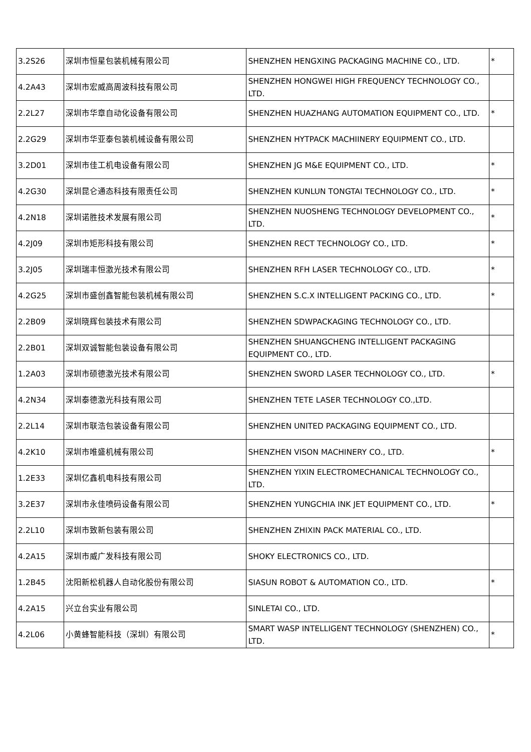| 3.2S26 | 深圳市恒星包装机械有限公司 | SHENZHEN HENGXING PACKAGING MACHINE CO., LTD. | * |
| 4.2A43 | 深圳市宏威高周波科技有限公司 | SHENZHEN HONGWEI HIGH FREQUENCY TECHNOLOGY CO., LTD. | |
| 2.2L27 | 深圳市华章自动化设备有限公司 | SHENZHEN HUAZHANG AUTOMATION EQUIPMENT CO., LTD. | * |
| 2.2G29 | 深圳市华亚泰包装机械设备有限公司 | SHENZHEN HYTPACK MACHIINERY EQUIPMENT CO., LTD. | |
| 3.2D01 | 深圳市佳工机电设备有限公司 | SHENZHEN JG M&E EQUIPMENT CO., LTD. | * |
| 4.2G30 | 深圳昆仑通态科技有限责任公司 | SHENZHEN KUNLUN TONGTAI TECHNOLOGY CO., LTD. | * |
| 4.2N18 | 深圳诺胜技术发展有限公司 | SHENZHEN NUOSHENG TECHNOLOGY DEVELOPMENT CO., LTD. | * |
| 4.2J09 | 深圳市矩形科技有限公司 | SHENZHEN RECT TECHNOLOGY CO., LTD. | * |
| 3.2J05 | 深圳瑞丰恒激光技术有限公司 | SHENZHEN RFH LASER TECHNOLOGY CO., LTD. | * |
| 4.2G25 | 深圳市盛创鑫智能包装机械有限公司 | SHENZHEN S.C.X INTELLIGENT PACKING CO., LTD. | * |
| 2.2B09 | 深圳晓辉包装技术有限公司 | SHENZHEN SDWPACKAGING TECHNOLOGY CO., LTD. | |
| 2.2B01 | 深圳双诚智能包装设备有限公司 | SHENZHEN SHUANGCHENG INTELLIGENT PACKAGING EQUIPMENT CO., LTD. | |
| 1.2A03 | 深圳市硕德激光技术有限公司 | SHENZHEN SWORD LASER TECHNOLOGY CO., LTD. | * |
| 4.2N34 | 深圳泰德激光科技有限公司 | SHENZHEN TETE LASER TECHNOLOGY CO.,LTD. | |
| 2.2L14 | 深圳市联浩包装设备有限公司 | SHENZHEN UNITED PACKAGING EQUIPMENT CO., LTD. | |
| 4.2K10 | 深圳市唯盛机械有限公司 | SHENZHEN VISON MACHINERY CO., LTD. | * |
| 1.2E33 | 深圳亿鑫机电科技有限公司 | SHENZHEN YIXIN ELECTROMECHANICAL TECHNOLOGY CO., LTD. | |
| 3.2E37 | 深圳市永佳喷码设备有限公司 | SHENZHEN YUNGCHIA INK JET EQUIPMENT CO., LTD. | * |
| 2.2L10 | 深圳市致新包装有限公司 | SHENZHEN ZHIXIN PACK MATERIAL CO., LTD. | |
| 4.2A15 | 深圳市威广发科技有限公司 | SHOKY ELECTRONICS CO., LTD. | |
| 1.2B45 | 沈阳新松机器人自动化股份有限公司 | SIASUN ROBOT & AUTOMATION CO., LTD. | * |
| 4.2A15 | 兴立台实业有限公司 | SINLETAI CO., LTD. | |
| 4.2L06 | 小黄蜂智能科技（深圳）有限公司 | SMART WASP INTELLIGENT TECHNOLOGY (SHENZHEN) CO., LTD. | * |